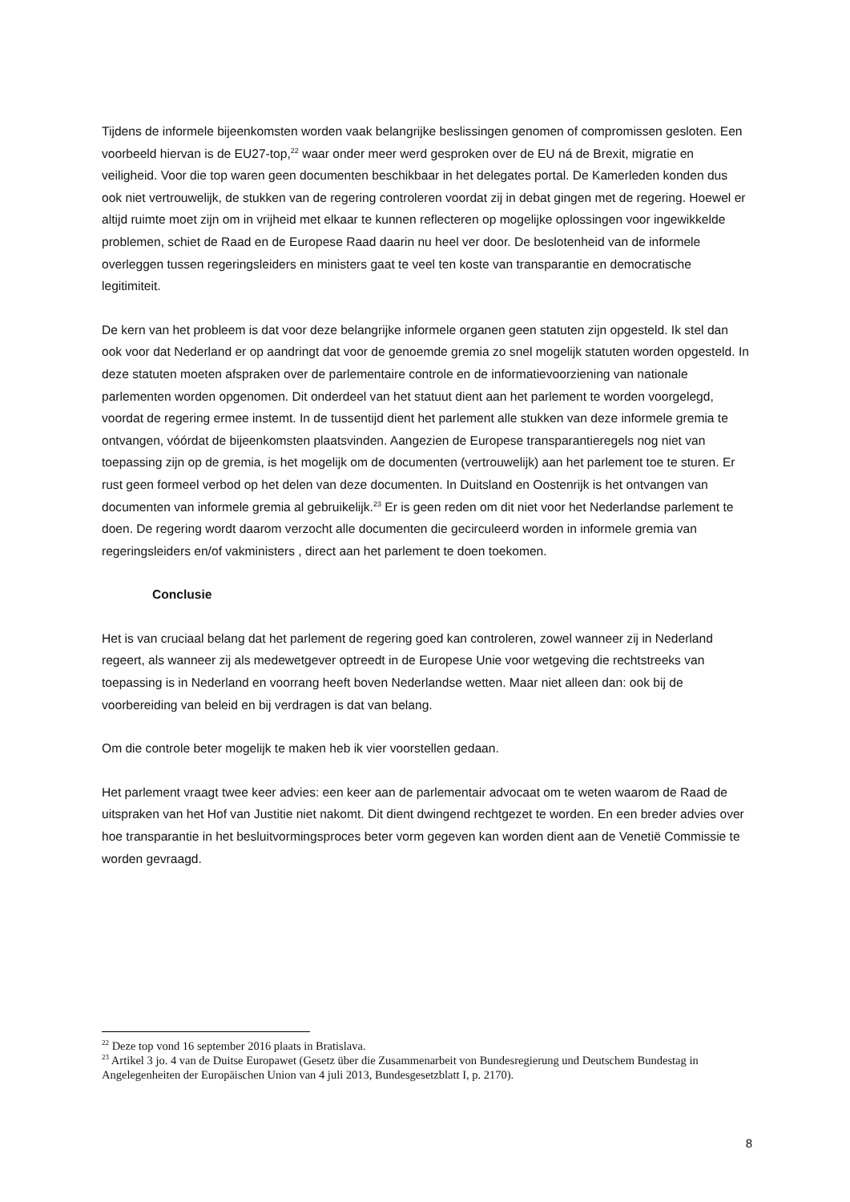Tijdens de informele bijeenkomsten worden vaak belangrijke beslissingen genomen of compromissen gesloten. Een voorbeeld hiervan is de EU27-top,<sup>22</sup> waar onder meer werd gesproken over de EU ná de Brexit, migratie en veiligheid. Voor die top waren geen documenten beschikbaar in het delegates portal. De Kamerleden konden dus ook niet vertrouwelijk, de stukken van de regering controleren voordat zij in debat gingen met de regering. Hoewel er altijd ruimte moet zijn om in vrijheid met elkaar te kunnen reflecteren op mogelijke oplossingen voor ingewikkelde problemen, schiet de Raad en de Europese Raad daarin nu heel ver door. De beslotenheid van de informele overleggen tussen regeringsleiders en ministers gaat te veel ten koste van transparantie en democratische legitimiteit.
De kern van het probleem is dat voor deze belangrijke informele organen geen statuten zijn opgesteld. Ik stel dan ook voor dat Nederland er op aandringt dat voor de genoemde gremia zo snel mogelijk statuten worden opgesteld. In deze statuten moeten afspraken over de parlementaire controle en de informatievoorziening van nationale parlementen worden opgenomen. Dit onderdeel van het statuut dient aan het parlement te worden voorgelegd, voordat de regering ermee instemt. In de tussentijd dient het parlement alle stukken van deze informele gremia te ontvangen, vóórdat de bijeenkomsten plaatsvinden. Aangezien de Europese transparantieregels nog niet van toepassing zijn op de gremia, is het mogelijk om de documenten (vertrouwelijk) aan het parlement toe te sturen. Er rust geen formeel verbod op het delen van deze documenten. In Duitsland en Oostenrijk is het ontvangen van documenten van informele gremia al gebruikelijk.<sup>23</sup> Er is geen reden om dit niet voor het Nederlandse parlement te doen. De regering wordt daarom verzocht alle documenten die gecirculeerd worden in informele gremia van regeringsleiders en/of vakministers , direct aan het parlement te doen toekomen.
Conclusie
Het is van cruciaal belang dat het parlement de regering goed kan controleren, zowel wanneer zij in Nederland regeert, als wanneer zij als medewetgever optreedt in de Europese Unie voor wetgeving die rechtstreeks van toepassing is in Nederland en voorrang heeft boven Nederlandse wetten. Maar niet alleen dan: ook bij de voorbereiding van beleid en bij verdragen is dat van belang.
Om die controle beter mogelijk te maken heb ik vier voorstellen gedaan.
Het parlement vraagt twee keer advies: een keer aan de parlementair advocaat om te weten waarom de Raad de uitspraken van het Hof van Justitie niet nakomt. Dit dient dwingend rechtgezet te worden. En een breder advies over hoe transparantie in het besluitvormingsproces beter vorm gegeven kan worden dient aan de Venetië Commissie te worden gevraagd.
<sup>22</sup> Deze top vond 16 september 2016 plaats in Bratislava.
<sup>23</sup> Artikel 3 jo. 4 van de Duitse Europawet (Gesetz über die Zusammenarbeit von Bundesregierung und Deutschem Bundestag in Angelegenheiten der Europäischen Union van 4 juli 2013, Bundesgesetzblatt I, p. 2170).
8